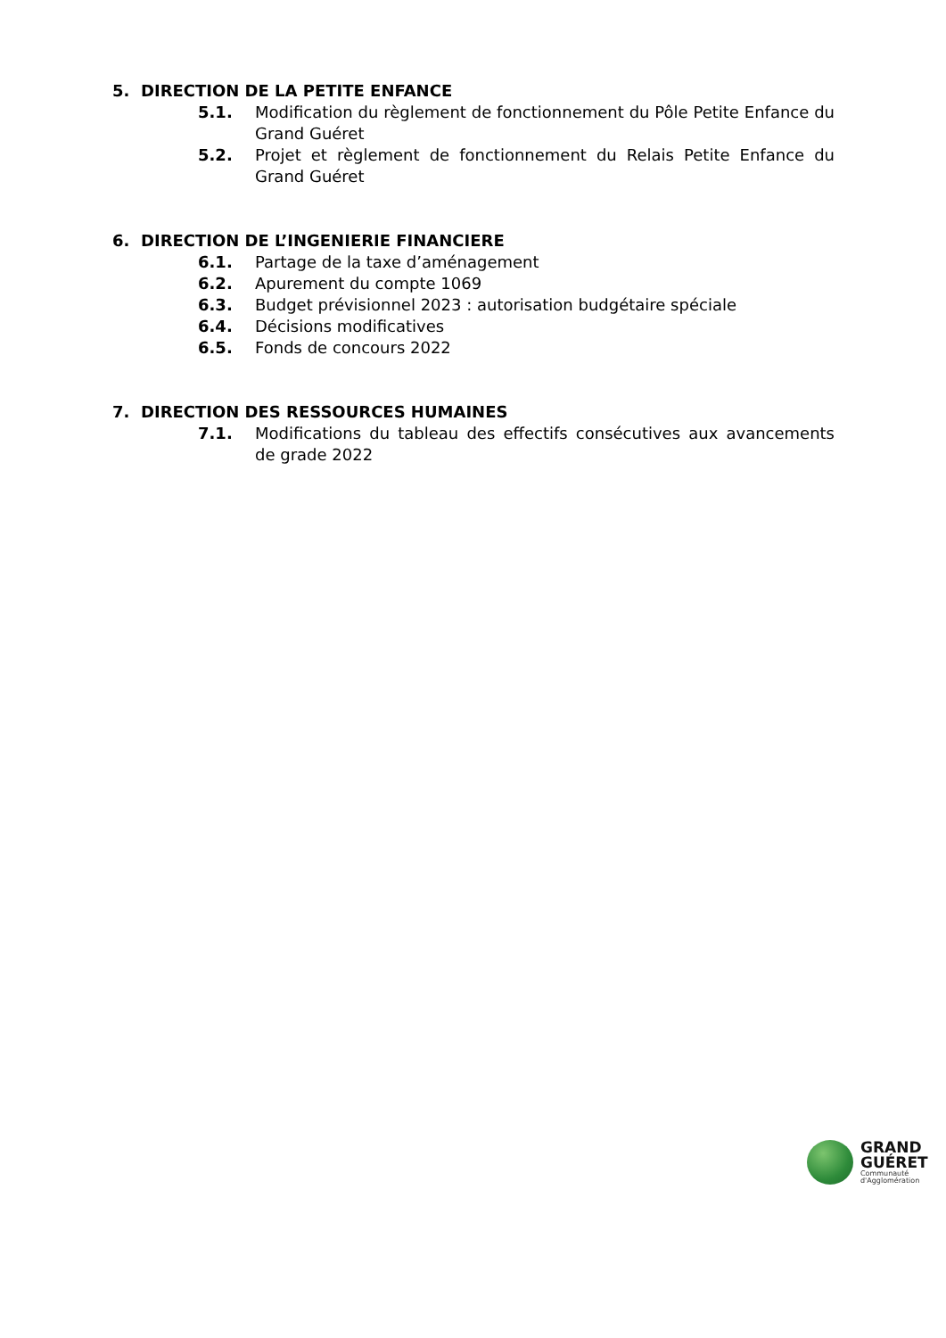5. DIRECTION DE LA PETITE ENFANCE
5.1. Modification du règlement de fonctionnement du Pôle Petite Enfance du Grand Guéret
5.2. Projet et règlement de fonctionnement du Relais Petite Enfance du Grand Guéret
6. DIRECTION DE L’INGENIERIE FINANCIERE
6.1. Partage de la taxe d’aménagement
6.2. Apurement du compte 1069
6.3. Budget prévisionnel 2023 : autorisation budgétaire spéciale
6.4. Décisions modificatives
6.5. Fonds de concours 2022
7. DIRECTION DES RESSOURCES HUMAINES
7.1. Modifications du tableau des effectifs consécutives aux avancements de grade 2022
GRAND
GUÉRET
Communauté
d'Agglomération